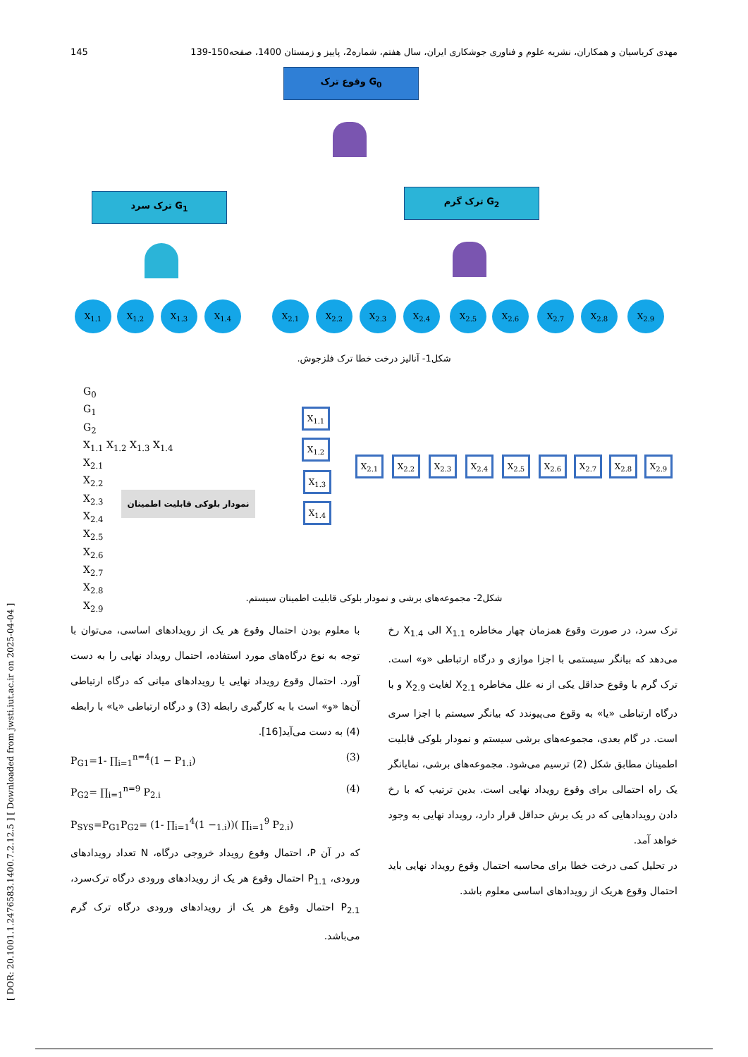145 مهدی کرباسیان و همکاران، نشریه علوم و فناوری جوشکاری ایران، سال هفتم، شماره2، پاییز و زمستان 1400، صفحه150-139
G<sub>0</sub> وقوع ترک
G<sub>1</sub> ترک سرد G<sub>2</sub> ترک گرم
X<sub>1.1</sub> X<sub>1.2</sub> X<sub>1.3</sub> X<sub>1.4</sub> X<sub>2.1</sub> X<sub>2.2</sub> X<sub>2.3</sub> X<sub>2.4</sub> X<sub>2.5</sub> X<sub>2.6</sub> X<sub>2.7</sub> X<sub>2.8</sub> X<sub>2.9</sub>
شکل1- آنالیز درخت خطا ترک فلزجوش.
G<sub>0</sub>
G<sub>1</sub>
G<sub>2</sub>
X<sub>1.1</sub> X<sub>1.2</sub> X<sub>1.3</sub> X<sub>1.4</sub>
X<sub>2.1</sub>
X<sub>2.2</sub>
X<sub>2.3</sub>
X<sub>2.4</sub>
X<sub>2.5</sub>
X<sub>2.6</sub>
X<sub>2.7</sub>
X<sub>2.8</sub>
X<sub>2.9</sub>
نمودار بلوکی قابلیت اطمینان
X<sub>1.1</sub>
X<sub>1.2</sub>
X<sub>1.3</sub>
X<sub>1.4</sub>
X<sub>2.1</sub> X<sub>2.2</sub> X<sub>2.3</sub> X<sub>2.4</sub> X<sub>2.5</sub> X<sub>2.6</sub> X<sub>2.7</sub> X<sub>2.8</sub> X<sub>2.9</sub>
شکل2- مجموعه‌های برشی و نمودار بلوکی قابلیت اطمینان سیستم.
ترک سرد، در صورت وقوع همزمان چهار مخاطره X<sub>1.1</sub> الی X<sub>1.4</sub> رخ می‌دهد که بیانگر سیستمی با اجزا موازی و درگاه ارتباطی «و» است. ترک گرم با وقوع حداقل یکی از نه علل مخاطره X<sub>2.1</sub> لغایت X<sub>2.9</sub> و با درگاه ارتباطی «یا» به وقوع می‌پیوندد که بیانگر سیستم با اجزا سری است. در گام بعدی، مجموعه‌های برشی سیستم و نمودار بلوکی قابلیت اطمینان مطابق شکل (2) ترسیم می‌شود. مجموعه‌های برشی، نمایانگر یک راه احتمالی برای وقوع رویداد نهایی است. بدین ترتیب که با رخ دادن رویدادهایی که در یک برش حداقل قرار دارد، رویداد نهایی به وجود خواهد آمد.
در تحلیل کمی درخت خطا برای محاسبه احتمال وقوع رویداد نهایی باید احتمال وقوع هریک از رویدادهای اساسی معلوم باشد.
با معلوم بودن احتمال وقوع هر یک از رویدادهای اساسی، می‌توان با توجه به نوع درگاه‌های مورد استفاده، احتمال رویداد نهایی را به دست آورد. احتمال وقوع رویداد نهایی یا رویدادهای میانی که درگاه ارتباطی آن‌ها «و» است با به کارگیری رابطه (3) و درگاه ارتباطی «یا» با رابطه (4) به دست می‌آید[16].
P<sub>G1</sub>=1- ∏<sub>i=1</sub><sup>n=4</sup>(1 − P<sub>1.i</sub>) (3)
P<sub>G2</sub>= ∏<sub>i=1</sub><sup>n=9</sup> P<sub>2.i</sub> (4)
P<sub>SYS</sub>=P<sub>G1</sub>P<sub>G2</sub>= (1- ∏<sub>i=1</sub><sup>4</sup>(1 −<sub>1.i</sub>))( ∏<sub>i=1</sub><sup>9</sup> P<sub>2.i</sub>)
که در آن P، احتمال وقوع رویداد خروجی درگاه، N تعداد رویدادهای ورودی، P<sub>1.1</sub> احتمال وقوع هر یک از رویدادهای ورودی درگاه ترک‌سرد، P<sub>2.1</sub> احتمال وقوع هر یک از رویدادهای ورودی درگاه ترک گرم می‌باشد.
[ DOR: 20.1001.1.2476583.1400.7.2.12.5 ] [ Downloaded from jwsti.iut.ac.ir on 2025-04-04 ]